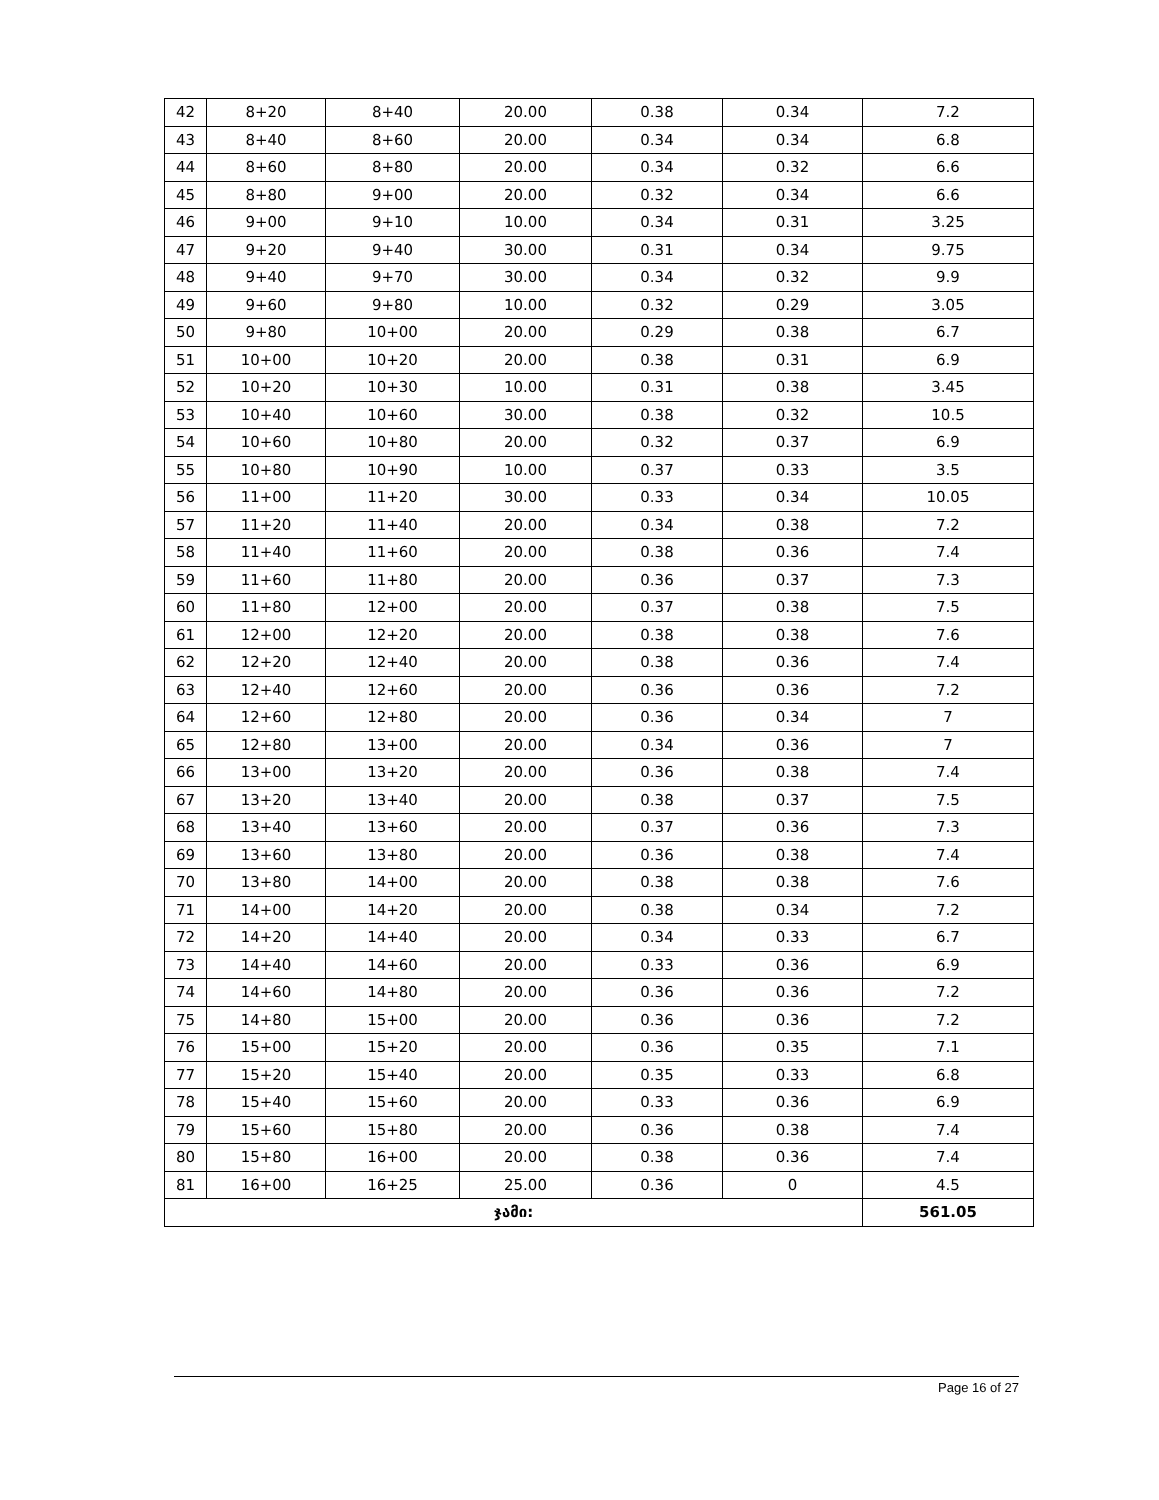| 42 | 8+20 | 8+40 | 20.00 | 0.38 | 0.34 | 7.2 |
| 43 | 8+40 | 8+60 | 20.00 | 0.34 | 0.34 | 6.8 |
| 44 | 8+60 | 8+80 | 20.00 | 0.34 | 0.32 | 6.6 |
| 45 | 8+80 | 9+00 | 20.00 | 0.32 | 0.34 | 6.6 |
| 46 | 9+00 | 9+10 | 10.00 | 0.34 | 0.31 | 3.25 |
| 47 | 9+20 | 9+40 | 30.00 | 0.31 | 0.34 | 9.75 |
| 48 | 9+40 | 9+70 | 30.00 | 0.34 | 0.32 | 9.9 |
| 49 | 9+60 | 9+80 | 10.00 | 0.32 | 0.29 | 3.05 |
| 50 | 9+80 | 10+00 | 20.00 | 0.29 | 0.38 | 6.7 |
| 51 | 10+00 | 10+20 | 20.00 | 0.38 | 0.31 | 6.9 |
| 52 | 10+20 | 10+30 | 10.00 | 0.31 | 0.38 | 3.45 |
| 53 | 10+40 | 10+60 | 30.00 | 0.38 | 0.32 | 10.5 |
| 54 | 10+60 | 10+80 | 20.00 | 0.32 | 0.37 | 6.9 |
| 55 | 10+80 | 10+90 | 10.00 | 0.37 | 0.33 | 3.5 |
| 56 | 11+00 | 11+20 | 30.00 | 0.33 | 0.34 | 10.05 |
| 57 | 11+20 | 11+40 | 20.00 | 0.34 | 0.38 | 7.2 |
| 58 | 11+40 | 11+60 | 20.00 | 0.38 | 0.36 | 7.4 |
| 59 | 11+60 | 11+80 | 20.00 | 0.36 | 0.37 | 7.3 |
| 60 | 11+80 | 12+00 | 20.00 | 0.37 | 0.38 | 7.5 |
| 61 | 12+00 | 12+20 | 20.00 | 0.38 | 0.38 | 7.6 |
| 62 | 12+20 | 12+40 | 20.00 | 0.38 | 0.36 | 7.4 |
| 63 | 12+40 | 12+60 | 20.00 | 0.36 | 0.36 | 7.2 |
| 64 | 12+60 | 12+80 | 20.00 | 0.36 | 0.34 | 7 |
| 65 | 12+80 | 13+00 | 20.00 | 0.34 | 0.36 | 7 |
| 66 | 13+00 | 13+20 | 20.00 | 0.36 | 0.38 | 7.4 |
| 67 | 13+20 | 13+40 | 20.00 | 0.38 | 0.37 | 7.5 |
| 68 | 13+40 | 13+60 | 20.00 | 0.37 | 0.36 | 7.3 |
| 69 | 13+60 | 13+80 | 20.00 | 0.36 | 0.38 | 7.4 |
| 70 | 13+80 | 14+00 | 20.00 | 0.38 | 0.38 | 7.6 |
| 71 | 14+00 | 14+20 | 20.00 | 0.38 | 0.34 | 7.2 |
| 72 | 14+20 | 14+40 | 20.00 | 0.34 | 0.33 | 6.7 |
| 73 | 14+40 | 14+60 | 20.00 | 0.33 | 0.36 | 6.9 |
| 74 | 14+60 | 14+80 | 20.00 | 0.36 | 0.36 | 7.2 |
| 75 | 14+80 | 15+00 | 20.00 | 0.36 | 0.36 | 7.2 |
| 76 | 15+00 | 15+20 | 20.00 | 0.36 | 0.35 | 7.1 |
| 77 | 15+20 | 15+40 | 20.00 | 0.35 | 0.33 | 6.8 |
| 78 | 15+40 | 15+60 | 20.00 | 0.33 | 0.36 | 6.9 |
| 79 | 15+60 | 15+80 | 20.00 | 0.36 | 0.38 | 7.4 |
| 80 | 15+80 | 16+00 | 20.00 | 0.38 | 0.36 | 7.4 |
| 81 | 16+00 | 16+25 | 25.00 | 0.36 | 0 | 4.5 |
| ჯამი: | | | | | | 561.05 |
Page 16 of 27